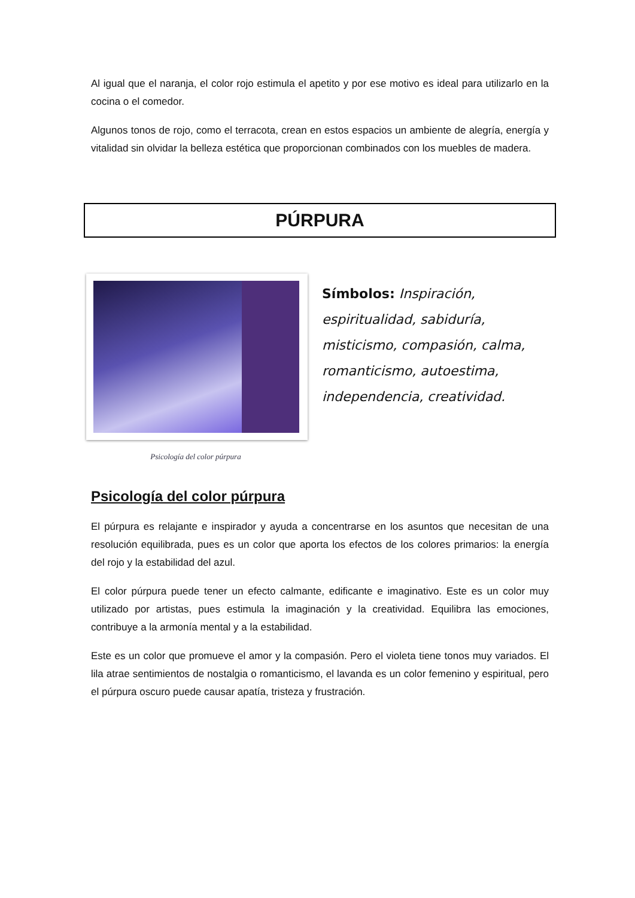Al igual que el naranja, el color rojo estimula el apetito y por ese motivo es ideal para utilizarlo en la cocina o el comedor.
Algunos tonos de rojo, como el terracota, crean en estos espacios un ambiente de alegría, energía y vitalidad sin olvidar la belleza estética que proporcionan combinados con los muebles de madera.
PÚRPURA
Psicología del color púrpura
Símbolos: Inspiración, espiritualidad, sabiduría, misticismo, compasión, calma, romanticismo, autoestima, independencia, creatividad.
Psicología del color púrpura
El púrpura es relajante e inspirador y ayuda a concentrarse en los asuntos que necesitan de una resolución equilibrada, pues es un color que aporta los efectos de los colores primarios: la energía del rojo y la estabilidad del azul.
El color púrpura puede tener un efecto calmante, edificante e imaginativo. Este es un color muy utilizado por artistas, pues estimula la imaginación y la creatividad. Equilibra las emociones, contribuye a la armonía mental y a la estabilidad.
Este es un color que promueve el amor y la compasión. Pero el violeta tiene tonos muy variados. El lila atrae sentimientos de nostalgia o romanticismo, el lavanda es un color femenino y espiritual, pero el púrpura oscuro puede causar apatía, tristeza y frustración.